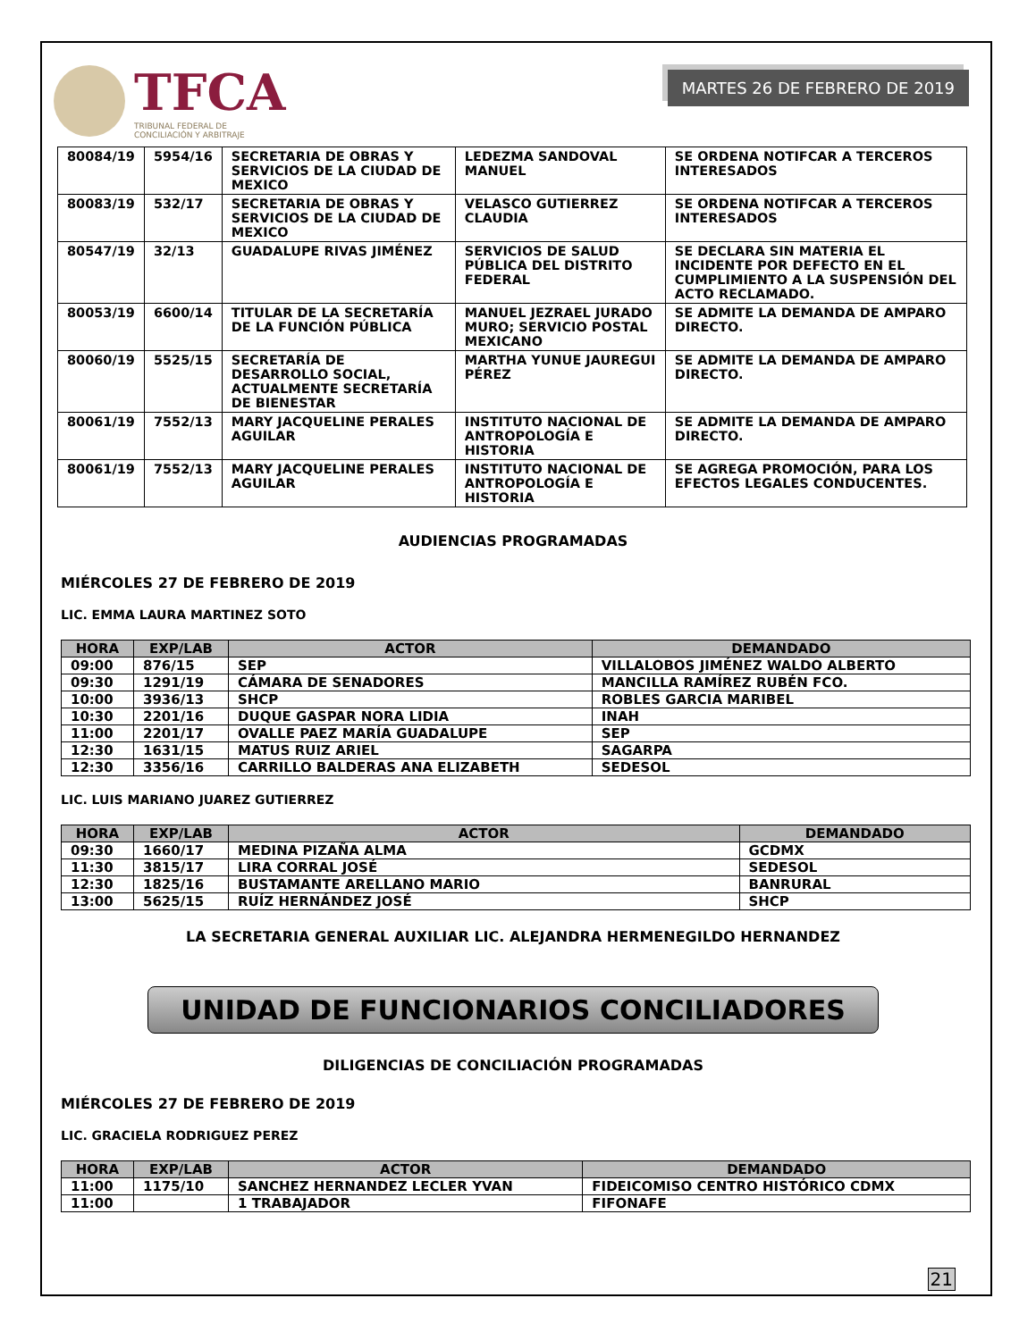TFCA
TRIBUNAL FEDERAL DE
CONCILIACIÓN Y ARBITRAJE
MARTES 26 DE FEBRERO DE 2019
| 80084/19 | 5954/16 | SECRETARIA DE OBRAS Y SERVICIOS DE LA CIUDAD DE MEXICO | LEDEZMA SANDOVAL MANUEL | SE ORDENA NOTIFCAR A TERCEROS INTERESADOS |
| 80083/19 | 532/17 | SECRETARIA DE OBRAS Y SERVICIOS DE LA CIUDAD DE MEXICO | VELASCO GUTIERREZ CLAUDIA | SE ORDENA NOTIFCAR A TERCEROS INTERESADOS |
| 80547/19 | 32/13 | GUADALUPE RIVAS JIMÉNEZ | SERVICIOS DE SALUD PÚBLICA DEL DISTRITO FEDERAL | SE DECLARA SIN MATERIA EL INCIDENTE POR DEFECTO EN EL CUMPLIMIENTO A LA SUSPENSIÓN DEL ACTO RECLAMADO. |
| 80053/19 | 6600/14 | TITULAR DE LA SECRETARÍA DE LA FUNCIÓN PÚBLICA | MANUEL JEZRAEL JURADO MURO; SERVICIO POSTAL MEXICANO | SE ADMITE LA DEMANDA DE AMPARO DIRECTO. |
| 80060/19 | 5525/15 | SECRETARÍA DE DESARROLLO SOCIAL, ACTUALMENTE SECRETARÍA DE BIENESTAR | MARTHA YUNUE JAUREGUI PÉREZ | SE ADMITE LA DEMANDA DE AMPARO DIRECTO. |
| 80061/19 | 7552/13 | MARY JACQUELINE PERALES AGUILAR | INSTITUTO NACIONAL DE ANTROPOLOGÍA E HISTORIA | SE ADMITE LA DEMANDA DE AMPARO DIRECTO. |
| 80061/19 | 7552/13 | MARY JACQUELINE PERALES AGUILAR | INSTITUTO NACIONAL DE ANTROPOLOGÍA E HISTORIA | SE AGREGA PROMOCIÓN, PARA LOS EFECTOS LEGALES CONDUCENTES. |
AUDIENCIAS PROGRAMADAS
MIÉRCOLES 27 DE FEBRERO DE 2019
LIC. EMMA LAURA MARTINEZ SOTO
| HORA | EXP/LAB | ACTOR | DEMANDADO |
| --- | --- | --- | --- |
| 09:00 | 876/15 | SEP | VILLALOBOS JIMÉNEZ WALDO ALBERTO |
| 09:30 | 1291/19 | CÁMARA DE SENADORES | MANCILLA RAMÍREZ RUBÉN FCO. |
| 10:00 | 3936/13 | SHCP | ROBLES GARCIA MARIBEL |
| 10:30 | 2201/16 | DUQUE GASPAR NORA LIDIA | INAH |
| 11:00 | 2201/17 | OVALLE PAEZ MARÍA GUADALUPE | SEP |
| 12:30 | 1631/15 | MATUS RUIZ ARIEL | SAGARPA |
| 12:30 | 3356/16 | CARRILLO BALDERAS ANA ELIZABETH | SEDESOL |
LIC. LUIS MARIANO JUAREZ GUTIERREZ
| HORA | EXP/LAB | ACTOR | DEMANDADO |
| --- | --- | --- | --- |
| 09:30 | 1660/17 | MEDINA PIZAÑA ALMA | GCDMX |
| 11:30 | 3815/17 | LIRA CORRAL JOSÉ | SEDESOL |
| 12:30 | 1825/16 | BUSTAMANTE ARELLANO MARIO | BANRURAL |
| 13:00 | 5625/15 | RUÍZ HERNÁNDEZ JOSÉ | SHCP |
LA SECRETARIA GENERAL AUXILIAR LIC. ALEJANDRA HERMENEGILDO HERNANDEZ
UNIDAD DE FUNCIONARIOS CONCILIADORES
DILIGENCIAS DE CONCILIACIÓN PROGRAMADAS
MIÉRCOLES 27 DE FEBRERO DE 2019
LIC. GRACIELA RODRIGUEZ PEREZ
| HORA | EXP/LAB | ACTOR | DEMANDADO |
| --- | --- | --- | --- |
| 11:00 | 1175/10 | SANCHEZ HERNANDEZ LECLER YVAN | FIDEICOMISO CENTRO HISTÓRICO CDMX |
| 11:00 | | 1 TRABAJADOR | FIFONAFE |
21